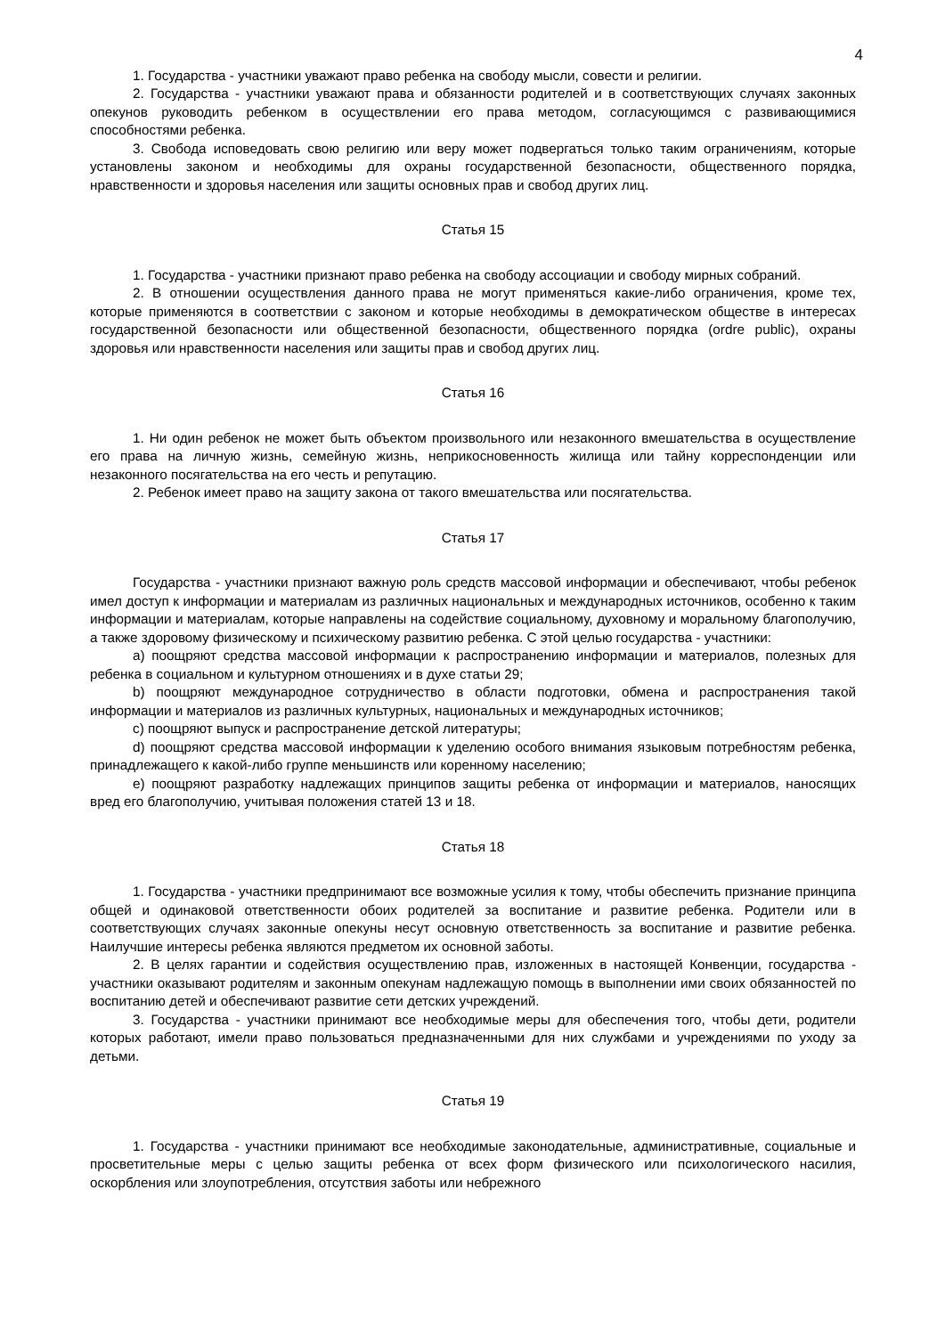4
1. Государства - участники уважают право ребенка на свободу мысли, совести и религии.
2. Государства - участники уважают права и обязанности родителей и в соответствующих случаях законных опекунов руководить ребенком в осуществлении его права методом, согласующимся с развивающимися способностями ребенка.
3. Свобода исповедовать свою религию или веру может подвергаться только таким ограничениям, которые установлены законом и необходимы для охраны государственной безопасности, общественного порядка, нравственности и здоровья населения или защиты основных прав и свобод других лиц.
Статья 15
1. Государства - участники признают право ребенка на свободу ассоциации и свободу мирных собраний.
2. В отношении осуществления данного права не могут применяться какие-либо ограничения, кроме тех, которые применяются в соответствии с законом и которые необходимы в демократическом обществе в интересах государственной безопасности или общественной безопасности, общественного порядка (ordre public), охраны здоровья или нравственности населения или защиты прав и свобод других лиц.
Статья 16
1. Ни один ребенок не может быть объектом произвольного или незаконного вмешательства в осуществление его права на личную жизнь, семейную жизнь, неприкосновенность жилища или тайну корреспонденции или незаконного посягательства на его честь и репутацию.
2. Ребенок имеет право на защиту закона от такого вмешательства или посягательства.
Статья 17
Государства - участники признают важную роль средств массовой информации и обеспечивают, чтобы ребенок имел доступ к информации и материалам из различных национальных и международных источников, особенно к таким информации и материалам, которые направлены на содействие социальному, духовному и моральному благополучию, а также здоровому физическому и психическому развитию ребенка. С этой целью государства - участники:
a) поощряют средства массовой информации к распространению информации и материалов, полезных для ребенка в социальном и культурном отношениях и в духе статьи 29;
b) поощряют международное сотрудничество в области подготовки, обмена и распространения такой информации и материалов из различных культурных, национальных и международных источников;
c) поощряют выпуск и распространение детской литературы;
d) поощряют средства массовой информации к уделению особого внимания языковым потребностям ребенка, принадлежащего к какой-либо группе меньшинств или коренному населению;
e) поощряют разработку надлежащих принципов защиты ребенка от информации и материалов, наносящих вред его благополучию, учитывая положения статей 13 и 18.
Статья 18
1. Государства - участники предпринимают все возможные усилия к тому, чтобы обеспечить признание принципа общей и одинаковой ответственности обоих родителей за воспитание и развитие ребенка. Родители или в соответствующих случаях законные опекуны несут основную ответственность за воспитание и развитие ребенка. Наилучшие интересы ребенка являются предметом их основной заботы.
2. В целях гарантии и содействия осуществлению прав, изложенных в настоящей Конвенции, государства - участники оказывают родителям и законным опекунам надлежащую помощь в выполнении ими своих обязанностей по воспитанию детей и обеспечивают развитие сети детских учреждений.
3. Государства - участники принимают все необходимые меры для обеспечения того, чтобы дети, родители которых работают, имели право пользоваться предназначенными для них службами и учреждениями по уходу за детьми.
Статья 19
1. Государства - участники принимают все необходимые законодательные, административные, социальные и просветительные меры с целью защиты ребенка от всех форм физического или психологического насилия, оскорбления или злоупотребления, отсутствия заботы или небрежного